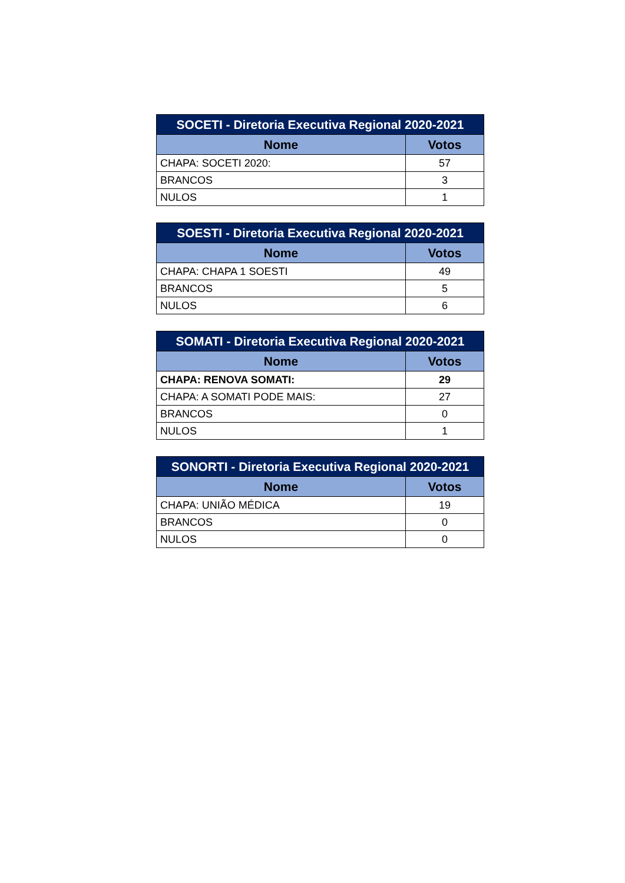| SOCETI - Diretoria Executiva Regional 2020-2021 | |
| --- | --- |
| Nome | Votos |
| CHAPA: SOCETI 2020: | 57 |
| BRANCOS | 3 |
| NULOS | 1 |
| SOESTI - Diretoria Executiva Regional 2020-2021 | |
| --- | --- |
| Nome | Votos |
| CHAPA: CHAPA 1 SOESTI | 49 |
| BRANCOS | 5 |
| NULOS | 6 |
| SOMATI - Diretoria Executiva Regional 2020-2021 | |
| --- | --- |
| Nome | Votos |
| CHAPA: RENOVA SOMATI: | 29 |
| CHAPA: A SOMATI PODE MAIS: | 27 |
| BRANCOS | 0 |
| NULOS | 1 |
| SONORTI - Diretoria Executiva Regional 2020-2021 | |
| --- | --- |
| Nome | Votos |
| CHAPA: UNIÃO MÉDICA | 19 |
| BRANCOS | 0 |
| NULOS | 0 |